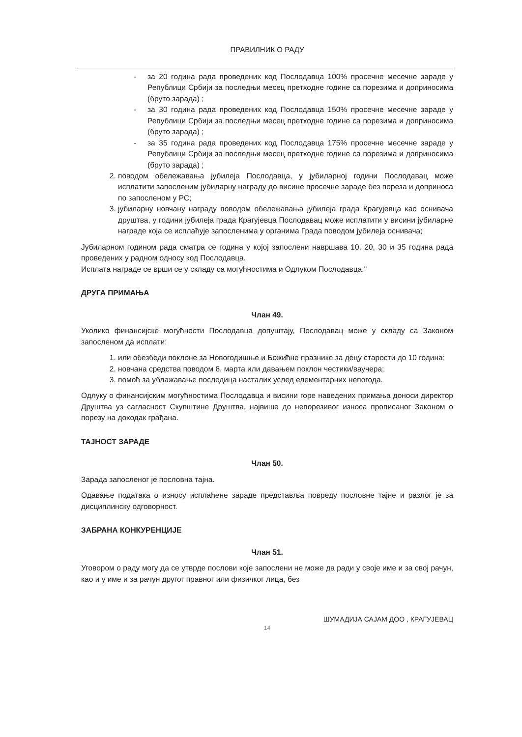ПРАВИЛНИК О РАДУ
- за 20 година рада проведених код Послодавца 100% просечне месечне зараде у Републици Србији за последњи месец претходне године са порезима и доприносима (бруто зарада) ;
- за 30 година рада проведених код Послодавца 150% просечне месечне зараде у Републици Србији за последњи месец претходне године са порезима и доприносима (бруто зарада) ;
- за 35 година рада проведених код Послодавца 175% просечне месечне зараде у Републици Србији за последњи месец претходне године са порезима и доприносима (бруто зарада) ;
2. поводом обележавања јубилеја Послодавца, у јубиларној години Послодавац може исплатити запосленим јубиларну награду до висине просечне зараде без пореза и доприноса по запосленом у РС;
3. јубиларну новчану награду поводом обележавања јубилеја града Крагујевца као оснивача друштва, у години јубилеја града Крагујевца Послодавац може исплатити у висини јубиларне награде која се исплаћује запосленима у органима Града поводом јубилеја оснивача;
Јубиларном годином рада сматра се година у којој запослени навршава 10, 20, 30 и 35 година рада проведених у радном односу код Послодавца.
Исплата награде се врши се у складу са могућностима и Одлуком Послодавца."
ДРУГА ПРИМАЊА
Члан 49.
Уколико финансијске могућности Послодавца допуштају, Послодавац може у складу са Законом запосленом да исплати:
1. или обезбеди поклоне за Новогодишње и Божићне празнике за децу старости до 10 година;
2. новчана средства поводом 8. марта или давањем поклон честики/ваучера;
3. помоћ за ублажавање последица насталих услед елементарних непогода.
Одлуку о финансијским могућностима Послодавца и висини горе наведених примања доноси директор Друштва уз сагласност Скупштине Друштва, највише до непорезивог износа прописаног Законом о порезу на доходак грађана.
ТАЈНОСТ ЗАРАДЕ
Члан 50.
Зарада запосленог је пословна тајна.
Одавање података о износу исплаћене зараде представља повреду пословне тајне и разлог је за дисциплинску одговорност.
ЗАБРАНА КОНКУРЕНЦИЈЕ
Члан 51.
Уговором о раду могу да се утврде послови које запослени не може да ради у своје име и за свој рачун, као и у име и за рачун другог правног или физичког лица, без
ШУМАДИЈА САЈАМ ДОО , КРАГУЈЕВАЦ
14